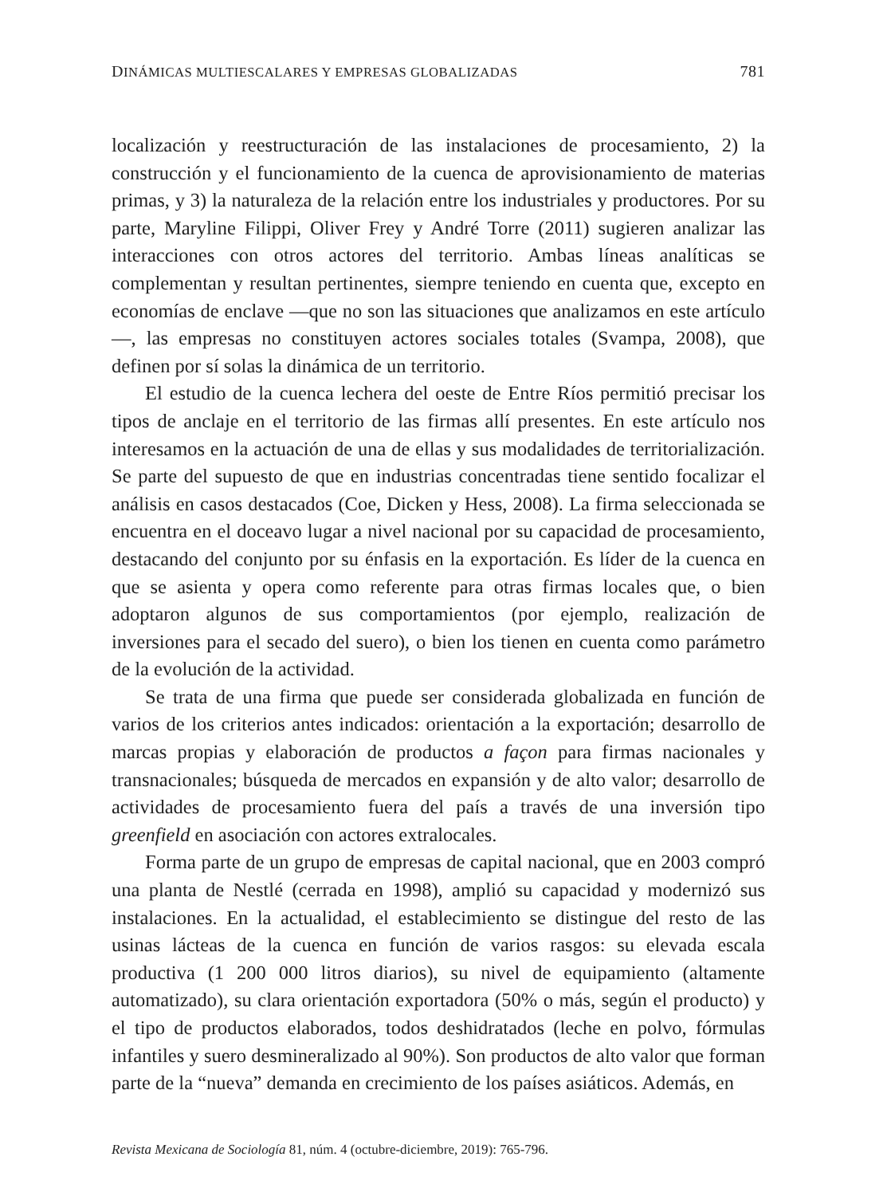DINÁMICAS MULTIESCALARES Y EMPRESAS GLOBALIZADAS 781
localización y reestructuración de las instalaciones de procesamiento, 2) la construcción y el funcionamiento de la cuenca de aprovisionamiento de materias primas, y 3) la naturaleza de la relación entre los industriales y productores. Por su parte, Maryline Filippi, Oliver Frey y André Torre (2011) sugieren analizar las interacciones con otros actores del territorio. Ambas líneas analíticas se complementan y resultan pertinentes, siempre teniendo en cuenta que, excepto en economías de enclave —que no son las situaciones que analizamos en este artículo—, las empresas no constituyen actores sociales totales (Svampa, 2008), que definen por sí solas la dinámica de un territorio.
El estudio de la cuenca lechera del oeste de Entre Ríos permitió precisar los tipos de anclaje en el territorio de las firmas allí presentes. En este artículo nos interesamos en la actuación de una de ellas y sus modalidades de territorialización. Se parte del supuesto de que en industrias concentradas tiene sentido focalizar el análisis en casos destacados (Coe, Dicken y Hess, 2008). La firma seleccionada se encuentra en el doceavo lugar a nivel nacional por su capacidad de procesamiento, destacando del conjunto por su énfasis en la exportación. Es líder de la cuenca en que se asienta y opera como referente para otras firmas locales que, o bien adoptaron algunos de sus comportamientos (por ejemplo, realización de inversiones para el secado del suero), o bien los tienen en cuenta como parámetro de la evolución de la actividad.
Se trata de una firma que puede ser considerada globalizada en función de varios de los criterios antes indicados: orientación a la exportación; desarrollo de marcas propias y elaboración de productos a façon para firmas nacionales y transnacionales; búsqueda de mercados en expansión y de alto valor; desarrollo de actividades de procesamiento fuera del país a través de una inversión tipo greenfield en asociación con actores extralocales.
Forma parte de un grupo de empresas de capital nacional, que en 2003 compró una planta de Nestlé (cerrada en 1998), amplió su capacidad y modernizó sus instalaciones. En la actualidad, el establecimiento se distingue del resto de las usinas lácteas de la cuenca en función de varios rasgos: su elevada escala productiva (1 200 000 litros diarios), su nivel de equipamiento (altamente automatizado), su clara orientación exportadora (50% o más, según el producto) y el tipo de productos elaborados, todos deshidratados (leche en polvo, fórmulas infantiles y suero desmineralizado al 90%). Son productos de alto valor que forman parte de la “nueva” demanda en crecimiento de los países asiáticos. Además, en
Revista Mexicana de Sociología 81, núm. 4 (octubre-diciembre, 2019): 765-796.